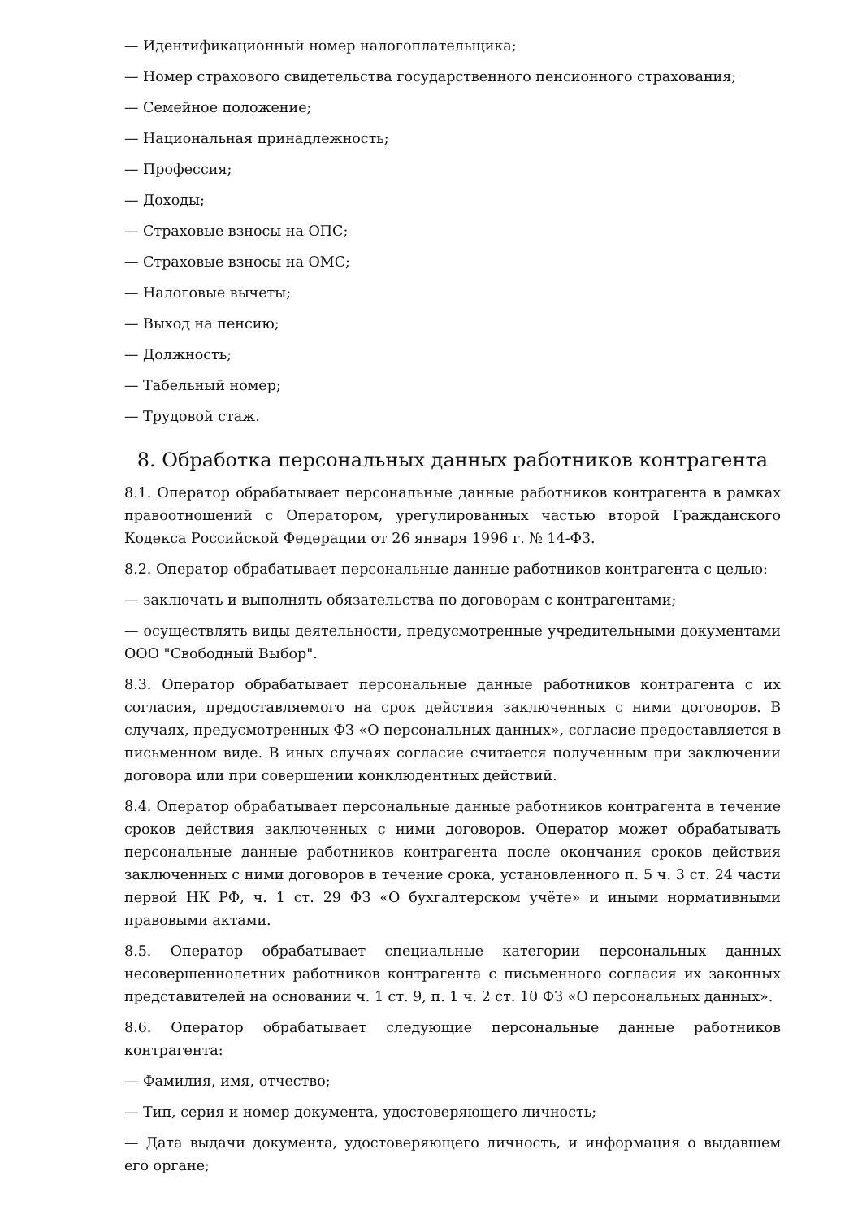— Идентификационный номер налогоплательщика;
— Номер страхового свидетельства государственного пенсионного страхования;
— Семейное положение;
— Национальная принадлежность;
— Профессия;
— Доходы;
— Страховые взносы на ОПС;
— Страховые взносы на ОМС;
— Налоговые вычеты;
— Выход на пенсию;
— Должность;
— Табельный номер;
— Трудовой стаж.
8. Обработка персональных данных работников контрагента
8.1. Оператор обрабатывает персональные данные работников контрагента в рамках правоотношений с Оператором, урегулированных частью второй Гражданского Кодекса Российской Федерации от 26 января 1996 г. № 14-ФЗ.
8.2. Оператор обрабатывает персональные данные работников контрагента с целью:
— заключать и выполнять обязательства по договорам с контрагентами;
— осуществлять виды деятельности, предусмотренные учредительными документами ООО "Свободный Выбор".
8.3. Оператор обрабатывает персональные данные работников контрагента с их согласия, предоставляемого на срок действия заключенных с ними договоров. В случаях, предусмотренных ФЗ «О персональных данных», согласие предоставляется в письменном виде. В иных случаях согласие считается полученным при заключении договора или при совершении конклюдентных действий.
8.4. Оператор обрабатывает персональные данные работников контрагента в течение сроков действия заключенных с ними договоров. Оператор может обрабатывать персональные данные работников контрагента после окончания сроков действия заключенных с ними договоров в течение срока, установленного п. 5 ч. 3 ст. 24 части первой НК РФ, ч. 1 ст. 29 ФЗ «О бухгалтерском учёте» и иными нормативными правовыми актами.
8.5. Оператор обрабатывает специальные категории персональных данных несовершеннолетних работников контрагента с письменного согласия их законных представителей на основании ч. 1 ст. 9, п. 1 ч. 2 ст. 10 ФЗ «О персональных данных».
8.6. Оператор обрабатывает следующие персональные данные работников контрагента:
— Фамилия, имя, отчество;
— Тип, серия и номер документа, удостоверяющего личность;
— Дата выдачи документа, удостоверяющего личность, и информация о выдавшем его органе;